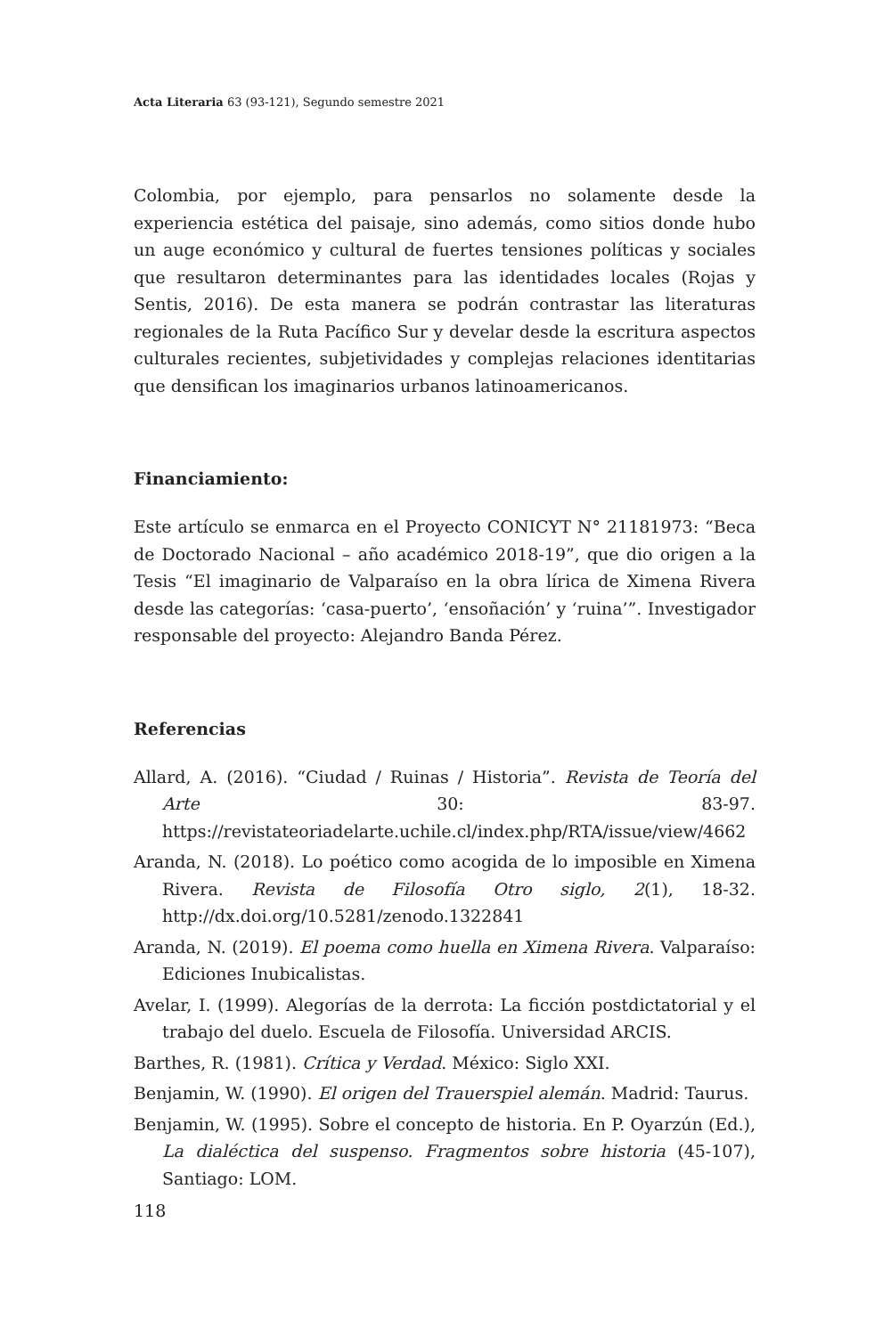Acta Literaria 63 (93-121), Segundo semestre 2021
Colombia, por ejemplo, para pensarlos no solamente desde la experiencia estética del paisaje, sino además, como sitios donde hubo un auge económico y cultural de fuertes tensiones políticas y sociales que resultaron determinantes para las identidades locales (Rojas y Sentis, 2016). De esta manera se podrán contrastar las literaturas regionales de la Ruta Pacífico Sur y develar desde la escritura aspectos culturales recientes, subjetividades y complejas relaciones identitarias que densifican los imaginarios urbanos latinoamericanos.
Financiamiento:
Este artículo se enmarca en el Proyecto CONICYT N° 21181973: “Beca de Doctorado Nacional – año académico 2018-19”, que dio origen a la Tesis “El imaginario de Valparaíso en la obra lírica de Ximena Rivera desde las categorías: ‘casa-puerto’, ‘ensoñación’ y ‘ruina’”. Investigador responsable del proyecto: Alejandro Banda Pérez.
Referencias
Allard, A. (2016). “Ciudad / Ruinas / Historia”. Revista de Teoría del Arte 30: 83-97. https://revistateoriadelarte.uchile.cl/index.php/RTA/issue/view/4662
Aranda, N. (2018). Lo poético como acogida de lo imposible en Ximena Rivera. Revista de Filosofía Otro siglo, 2(1), 18-32. http://dx.doi.org/10.5281/zenodo.1322841
Aranda, N. (2019). El poema como huella en Ximena Rivera. Valparaíso: Ediciones Inubicalistas.
Avelar, I. (1999). Alegorías de la derrota: La ficción postdictatorial y el trabajo del duelo. Escuela de Filosofía. Universidad ARCIS.
Barthes, R. (1981). Crítica y Verdad. México: Siglo XXI.
Benjamin, W. (1990). El origen del Trauerspiel alemán. Madrid: Taurus.
Benjamin, W. (1995). Sobre el concepto de historia. En P. Oyarzún (Ed.), La dialéctica del suspenso. Fragmentos sobre historia (45-107), Santiago: LOM.
118